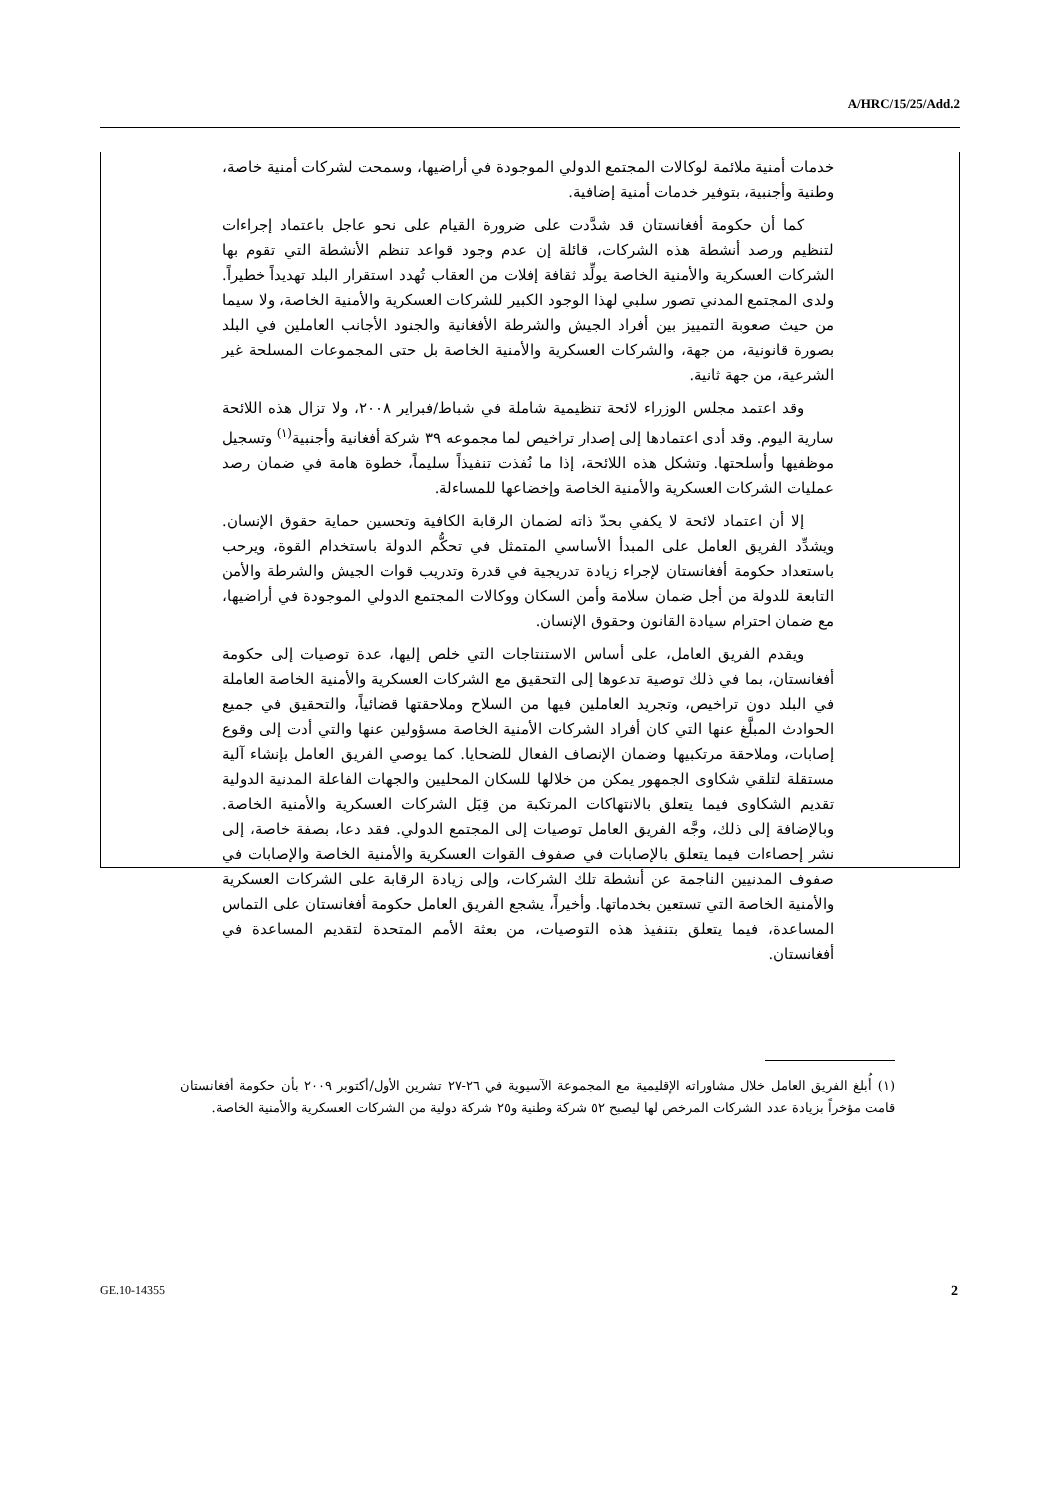A/HRC/15/25/Add.2
خدمات أمنية ملائمة لوكالات المجتمع الدولي الموجودة في أراضيها، وسمحت لشركات أمنية خاصة، وطنية وأجنبية، بتوفير خدمات أمنية إضافية.
كما أن حكومة أفغانستان قد شدَّدت على ضرورة القيام على نحو عاجل باعتماد إجراءات لتنظيم ورصد أنشطة هذه الشركات، قائلة إن عدم وجود قواعد تنظم الأنشطة التي تقوم بها الشركات العسكرية والأمنية الخاصة يولِّد ثقافة إفلات من العقاب تُهدد استقرار البلد تهديداً خطيراً. ولدى المجتمع المدني تصور سلبي لهذا الوجود الكبير للشركات العسكرية والأمنية الخاصة، ولا سيما من حيث صعوبة التمييز بين أفراد الجيش والشرطة الأفغانية والجنود الأجانب العاملين في البلد بصورة قانونية، من جهة، والشركات العسكرية والأمنية الخاصة بل حتى المجموعات المسلحة غير الشرعية، من جهة ثانية.
وقد اعتمد مجلس الوزراء لائحة تنظيمية شاملة في شباط/فبراير ٢٠٠٨، ولا تزال هذه اللائحة سارية اليوم. وقد أدى اعتمادها إلى إصدار تراخيص لما مجموعه ٣٩ شركة أفغانية وأجنبية<sup>(١)</sup> وتسجيل موظفيها وأسلحتها. وتشكل هذه اللائحة، إذا ما نُفذت تنفيذاً سليماً، خطوة هامة في ضمان رصد عمليات الشركات العسكرية والأمنية الخاصة وإخضاعها للمساءلة.
إلا أن اعتماد لائحة لا يكفي بحدّ ذاته لضمان الرقابة الكافية وتحسين حماية حقوق الإنسان. ويشدِّد الفريق العامل على المبدأ الأساسي المتمثل في تحكُّم الدولة باستخدام القوة، ويرحب باستعداد حكومة أفغانستان لإجراء زيادة تدريجية في قدرة وتدريب قوات الجيش والشرطة والأمن التابعة للدولة من أجل ضمان سلامة وأمن السكان ووكالات المجتمع الدولي الموجودة في أراضيها، مع ضمان احترام سيادة القانون وحقوق الإنسان.
ويقدم الفريق العامل، على أساس الاستنتاجات التي خلص إليها، عدة توصيات إلى حكومة أفغانستان، بما في ذلك توصية تدعوها إلى التحقيق مع الشركات العسكرية والأمنية الخاصة العاملة في البلد دون تراخيص، وتجريد العاملين فيها من السلاح وملاحقتها قضائياً، والتحقيق في جميع الحوادث المبلَّغ عنها التي كان أفراد الشركات الأمنية الخاصة مسؤولين عنها والتي أدت إلى وقوع إصابات، وملاحقة مرتكبيها وضمان الإنصاف الفعال للضحايا. كما يوصي الفريق العامل بإنشاء آلية مستقلة لتلقي شكاوى الجمهور يمكن من خلالها للسكان المحليين والجهات الفاعلة المدنية الدولية تقديم الشكاوى فيما يتعلق بالانتهاكات المرتكبة من قِبَل الشركات العسكرية والأمنية الخاصة. وبالإضافة إلى ذلك، وجَّه الفريق العامل توصيات إلى المجتمع الدولي. فقد دعا، بصفة خاصة، إلى نشر إحصاءات فيما يتعلق بالإصابات في صفوف القوات العسكرية والأمنية الخاصة والإصابات في صفوف المدنيين الناجمة عن أنشطة تلك الشركات، وإلى زيادة الرقابة على الشركات العسكرية والأمنية الخاصة التي تستعين بخدماتها. وأخيراً، يشجع الفريق العامل حكومة أفغانستان على التماس المساعدة، فيما يتعلق بتنفيذ هذه التوصيات، من بعثة الأمم المتحدة لتقديم المساعدة في أفغانستان.
(١) أُبلغ الفريق العامل خلال مشاوراته الإقليمية مع المجموعة الآسيوية في ٢٦-٢٧ تشرين الأول/أكتوبر ٢٠٠٩ بأن حكومة أفغانستان قامت مؤخراً بزيادة عدد الشركات المرخص لها ليصبح ٥٢ شركة وطنية و٢٥ شركة دولية من الشركات العسكرية والأمنية الخاصة.
GE.10-14355 2